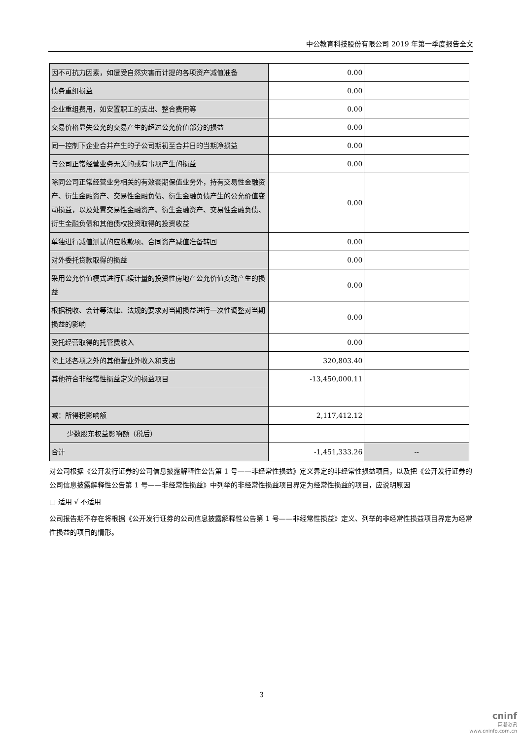中公教育科技股份有限公司 2019 年第一季度报告全文
| 因不可抗力因素，如遭受自然灾害而计提的各项资产减值准备 | 0.00 | |
| 债务重组损益 | 0.00 | |
| 企业重组费用，如安置职工的支出、整合费用等 | 0.00 | |
| 交易价格显失公允的交易产生的超过公允价值部分的损益 | 0.00 | |
| 同一控制下企业合并产生的子公司期初至合并日的当期净损益 | 0.00 | |
| 与公司正常经营业务无关的或有事项产生的损益 | 0.00 | |
| 除同公司正常经营业务相关的有效套期保值业务外，持有交易性金融资产、衍生金融资产、交易性金融负债、衍生金融负债产生的公允价值变动损益，以及处置交易性金融资产、衍生金融资产、交易性金融负债、衍生金融负债和其他债权投资取得的投资收益 | 0.00 | |
| 单独进行减值测试的应收款项、合同资产减值准备转回 | 0.00 | |
| 对外委托贷款取得的损益 | 0.00 | |
| 采用公允价值模式进行后续计量的投资性房地产公允价值变动产生的损益 | 0.00 | |
| 根据税收、会计等法律、法规的要求对当期损益进行一次性调整对当期损益的影响 | 0.00 | |
| 受托经营取得的托管费收入 | 0.00 | |
| 除上述各项之外的其他营业外收入和支出 | 320,803.40 | |
| 其他符合非经常性损益定义的损益项目 | -13,450,000.11 | |
| 减：所得税影响额 | 2,117,412.12 | |
| 少数股东权益影响额（税后） | | |
| 合计 | -1,451,333.26 | -- |
对公司根据《公开发行证券的公司信息披露解释性公告第 1 号——非经常性损益》定义界定的非经常性损益项目，以及把《公开发行证券的公司信息披露解释性公告第 1 号——非经常性损益》中列举的非经常性损益项目界定为经常性损益的项目，应说明原因
□ 适用 √ 不适用
公司报告期不存在将根据《公开发行证券的公司信息披露解释性公告第 1 号——非经常性损益》定义、列举的非经常性损益项目界定为经常性损益的项目的情形。
3
cninf
巨潮资讯
www.cninfo.com.cn